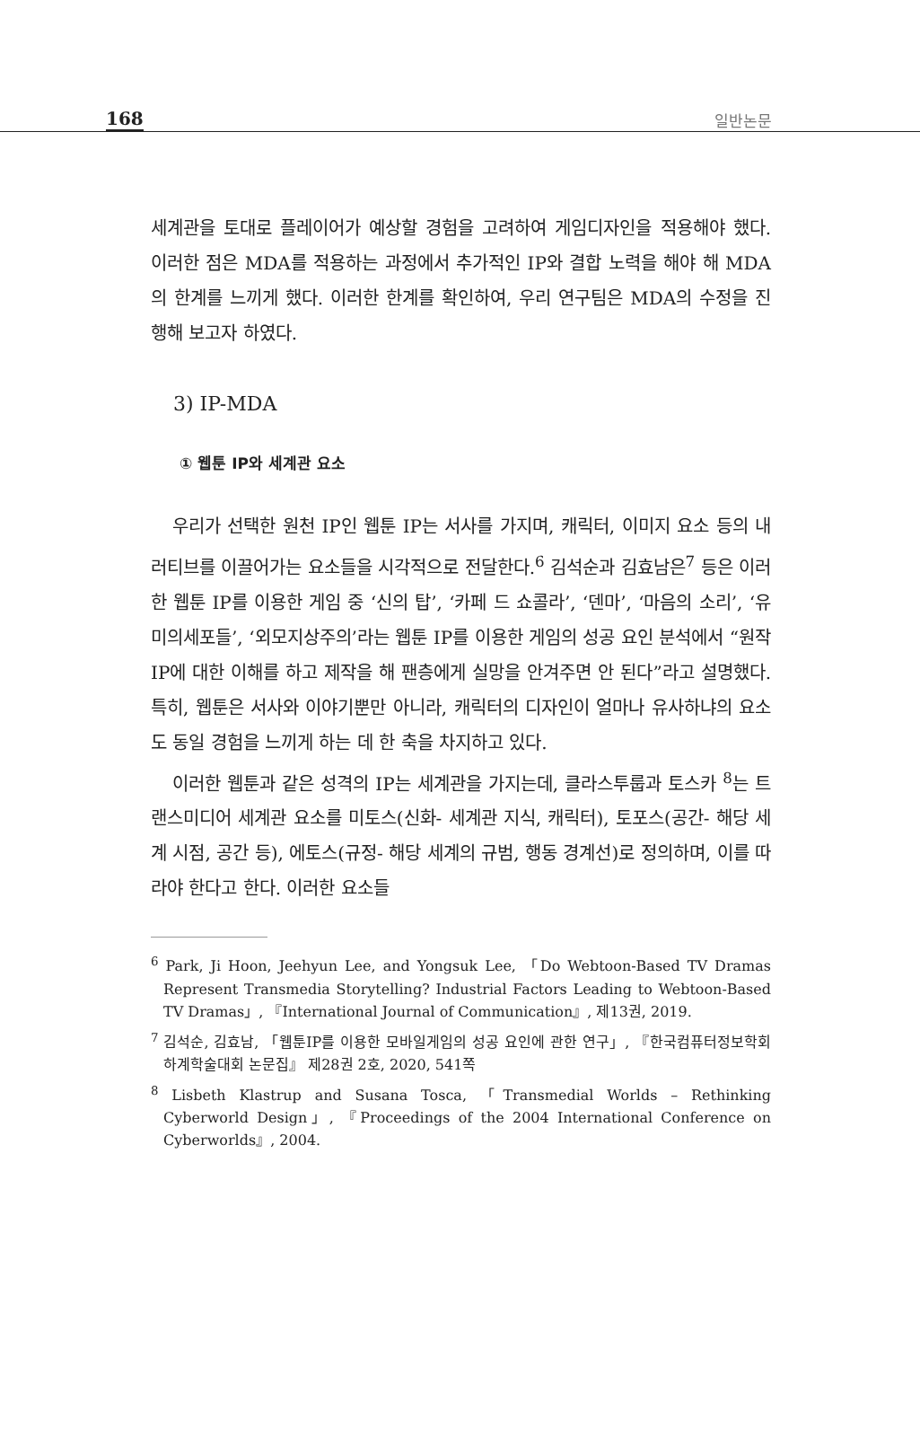168 일반논문
세계관을 토대로 플레이어가 예상할 경험을 고려하여 게임디자인을 적용해야 했다. 이러한 점은 MDA를 적용하는 과정에서 추가적인 IP와 결합 노력을 해야 해 MDA의 한계를 느끼게 했다. 이러한 한계를 확인하여, 우리 연구팀은 MDA의 수정을 진행해 보고자 하였다.
3) IP-MDA
① 웹툰 IP와 세계관 요소
우리가 선택한 원천 IP인 웹툰 IP는 서사를 가지며, 캐릭터, 이미지 요소 등의 내러티브를 이끌어가는 요소들을 시각적으로 전달한다.<sup>6</sup> 김석순과 김효남은<sup>7</sup> 등은 이러한 웹툰 IP를 이용한 게임 중 ‘신의 탑’, ‘카페 드 쇼콜라’, ‘덴마’, ‘마음의 소리’, ‘유미의세포들’, ‘외모지상주의’라는 웹툰 IP를 이용한 게임의 성공 요인 분석에서 “원작 IP에 대한 이해를 하고 제작을 해 팬층에게 실망을 안겨주면 안 된다”라고 설명했다. 특히, 웹툰은 서사와 이야기뿐만 아니라, 캐릭터의 디자인이 얼마나 유사하냐의 요소도 동일 경험을 느끼게 하는 데 한 축을 차지하고 있다.
이러한 웹툰과 같은 성격의 IP는 세계관을 가지는데, 클라스투룹과 토스카 <sup>8</sup>는 트랜스미디어 세계관 요소를 미토스(신화- 세계관 지식, 캐릭터), 토포스(공간- 해당 세계 시점, 공간 등), 에토스(규정- 해당 세계의 규범, 행동 경계선)로 정의하며, 이를 따라야 한다고 한다. 이러한 요소들
<sup>6</sup> Park, Ji Hoon, Jeehyun Lee, and Yongsuk Lee, 「Do Webtoon-Based TV Dramas Represent Transmedia Storytelling? Industrial Factors Leading to Webtoon-Based TV Dramas」, 『International Journal of Communication』, 제13권, 2019.
<sup>7</sup> 김석순, 김효남, 「웹툰IP를 이용한 모바일게임의 성공 요인에 관한 연구」, 『한국컴퓨터정보학회 하계학술대회 논문집』 제28권 2호, 2020, 541쪽
<sup>8</sup> Lisbeth Klastrup and Susana Tosca, 「Transmedial Worlds – Rethinking Cyberworld Design」, 『Proceedings of the 2004 International Conference on Cyberworlds』, 2004.